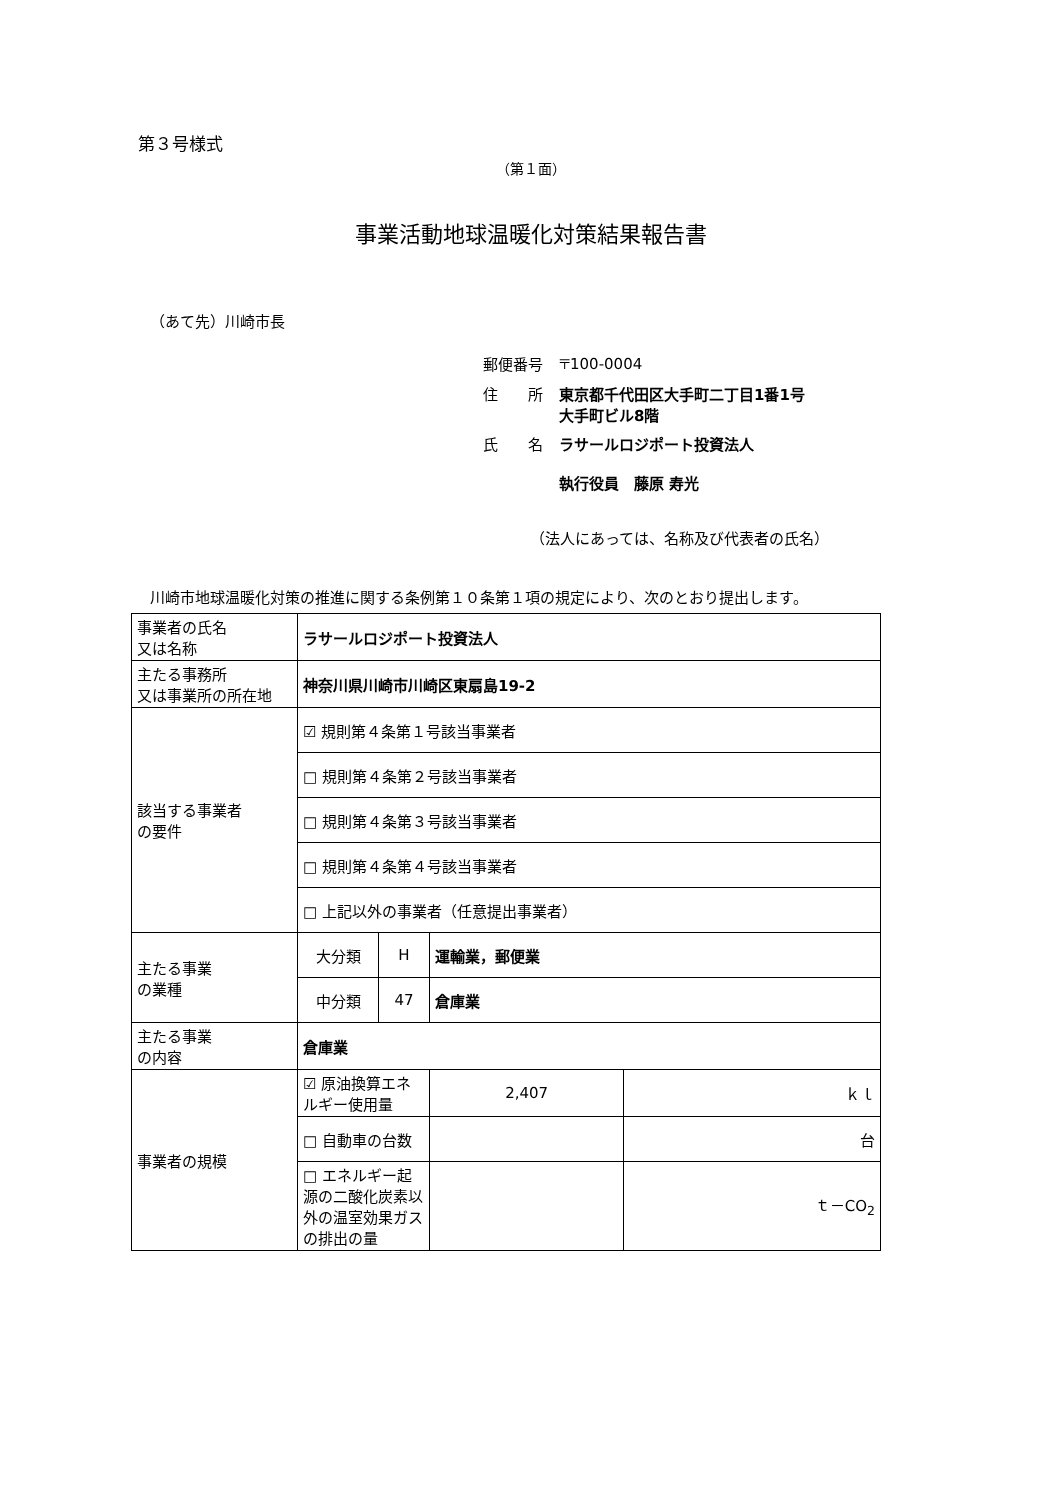第３号様式
（第１面）
事業活動地球温暖化対策結果報告書
（あて先）川崎市長
| 郵便番号 | 〒100-0004 |
| 住 所 | 東京都千代田区大手町二丁目1番1号 大手町ビル8階 |
| 氏 名 | ラサールロジポート投資法人 執行役員 藤原 寿光 |
（法人にあっては、名称及び代表者の氏名）
川崎市地球温暖化対策の推進に関する条例第１０条第１項の規定により、次のとおり提出します。
| 事業者の氏名 又は名称 | ラサールロジポート投資法人 | | | |
| 主たる事務所 又は事業所の所在地 | 神奈川県川崎市川崎区東扇島19-2 | | | |
| 該当する事業者 の要件 | ☑ 規則第４条第１号該当事業者 | | | |
| | □ 規則第４条第２号該当事業者 | | | |
| | □ 規則第４条第３号該当事業者 | | | |
| | □ 規則第４条第４号該当事業者 | | | |
| | □ 上記以外の事業者（任意提出事業者） | | | |
| 主たる事業 の業種 | 大分類 | H | 運輸業，郵便業 | |
| | 中分類 | 47 | 倉庫業 | |
| 主たる事業 の内容 | 倉庫業 | | | |
| 事業者の規模 | ☑ 原油換算エネルギー使用量 | | 2,407 | ｋｌ |
| | □ 自動車の台数 | | | 台 |
| | □ エネルギー起源の二酸化炭素以外の温室効果ガスの排出の量 | | | ｔ－CO<sub>2</sub> |